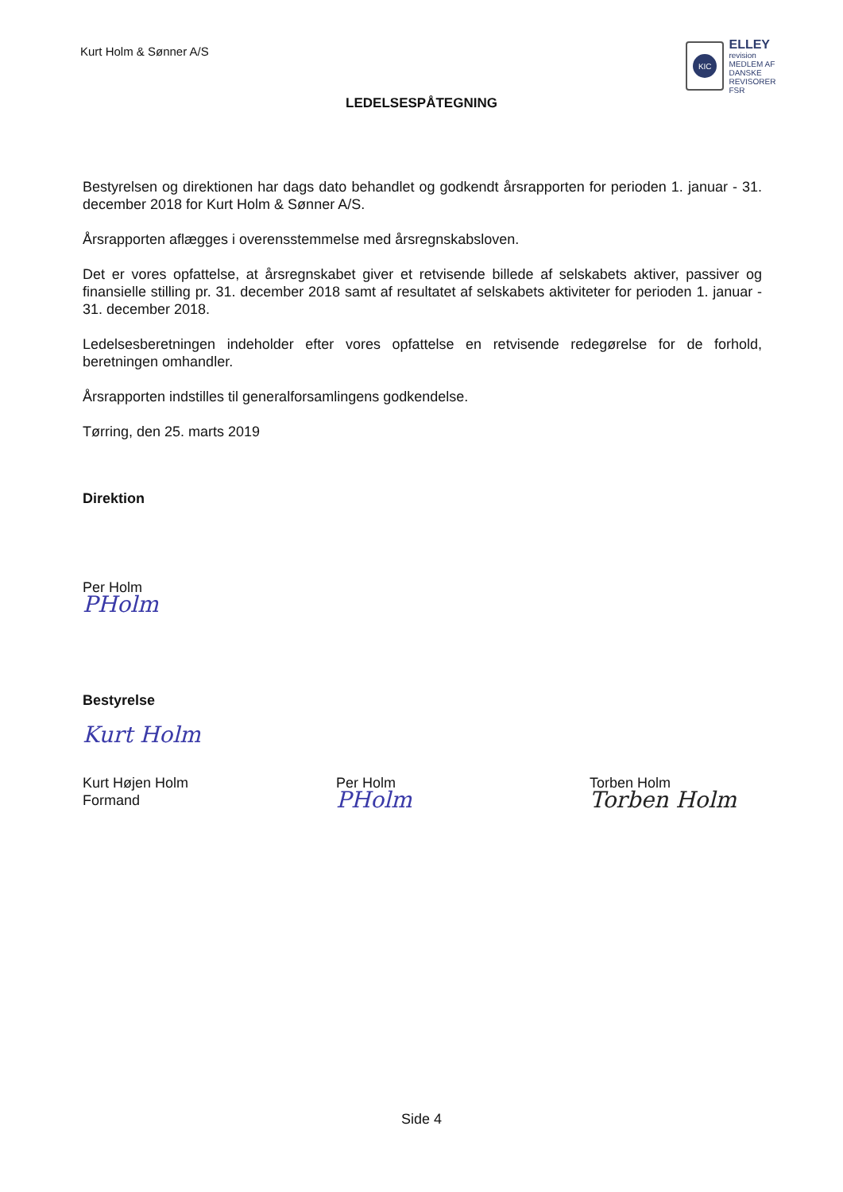Kurt Holm & Sønner A/S
KIC
ELLEY
revision
MEDLEM AF DANSKE REVISORER
FSR
LEDELSESPÅTEGNING
Bestyrelsen og direktionen har dags dato behandlet og godkendt årsrapporten for perioden 1. januar - 31. december 2018 for Kurt Holm & Sønner A/S.
Årsrapporten aflægges i overensstemmelse med årsregnskabsloven.
Det er vores opfattelse, at årsregnskabet giver et retvisende billede af selskabets aktiver, passiver og finansielle stilling pr. 31. december 2018 samt af resultatet af selskabets aktiviteter for perioden 1. januar - 31. december 2018.
Ledelsesberetningen indeholder efter vores opfattelse en retvisende redegørelse for de forhold, beretningen omhandler.
Årsrapporten indstilles til generalforsamlingens godkendelse.
Tørring, den 25. marts 2019
Direktion
Per Holm
PHolm
Bestyrelse
Kurt Holm
Kurt Højen Holm
Formand
Per Holm
PHolm
Torben Holm
Torben Holm
Side 4